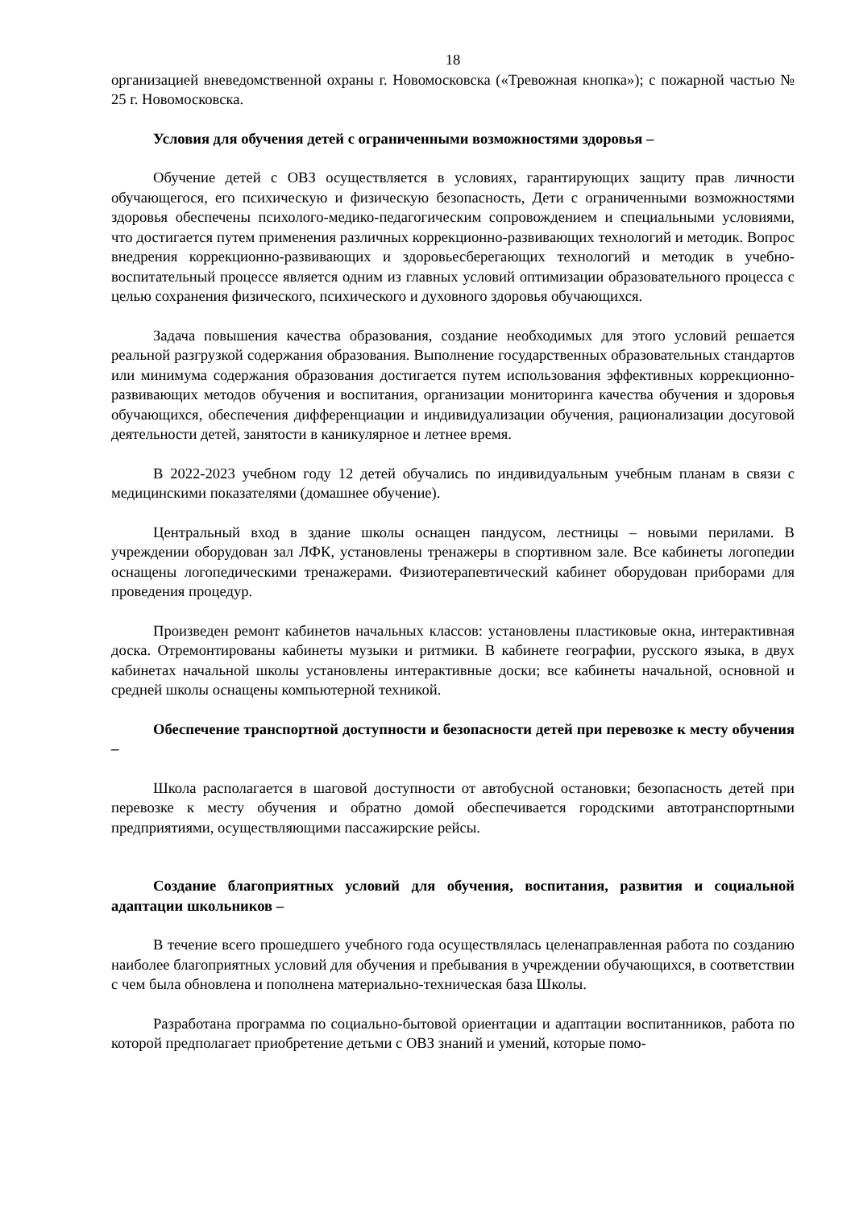18
организацией вневедомственной охраны г. Новомосковска («Тревожная кнопка»); с пожарной частью № 25 г. Новомосковска.
Условия для обучения детей с ограниченными возможностями здоровья –
Обучение детей с ОВЗ осуществляется в условиях, гарантирующих защиту прав личности обучающегося, его психическую и физическую безопасность, Дети с ограниченными возможностями здоровья обеспечены психолого-медико-педагогическим сопровождением и специальными условиями, что достигается путем применения различных коррекционно-развивающих технологий и методик. Вопрос внедрения коррекционно-развивающих и здоровьесберегающих технологий и методик в учебно-воспитательный процессе является одним из главных условий оптимизации образовательного процесса с целью сохранения физического, психического и духовного здоровья обучающихся.
Задача повышения качества образования, создание необходимых для этого условий решается реальной разгрузкой содержания образования. Выполнение государственных образовательных стандартов или минимума содержания образования достигается путем использования эффективных коррекционно-развивающих методов обучения и воспитания, организации мониторинга качества обучения и здоровья обучающихся, обеспечения дифференциации и индивидуализации обучения, рационализации досуговой деятельности детей, занятости в каникулярное и летнее время.
В 2022-2023 учебном году 12 детей обучались по индивидуальным учебным планам в связи с медицинскими показателями (домашнее обучение).
Центральный вход в здание школы оснащен пандусом, лестницы – новыми перилами. В учреждении оборудован зал ЛФК, установлены тренажеры в спортивном зале. Все кабинеты логопедии оснащены логопедическими тренажерами. Физиотерапевтический кабинет оборудован приборами для проведения процедур.
Произведен ремонт кабинетов начальных классов: установлены пластиковые окна, интерактивная доска. Отремонтированы кабинеты музыки и ритмики. В кабинете географии, русского языка, в двух кабинетах начальной школы установлены интерактивные доски; все кабинеты начальной, основной и средней школы оснащены компьютерной техникой.
Обеспечение транспортной доступности и безопасности детей при перевозке к месту обучения –
Школа располагается в шаговой доступности от автобусной остановки; безопасность детей при перевозке к месту обучения и обратно домой обеспечивается городскими автотранспортными предприятиями, осуществляющими пассажирские рейсы.
Создание благоприятных условий для обучения, воспитания, развития и социальной адаптации школьников –
В течение всего прошедшего учебного года осуществлялась целенаправленная работа по созданию наиболее благоприятных условий для обучения и пребывания в учреждении обучающихся, в соответствии с чем была обновлена и пополнена материально-техническая база Школы.
Разработана программа по социально-бытовой ориентации и адаптации воспитанников, работа по которой предполагает приобретение детьми с ОВЗ знаний и умений, которые помо-